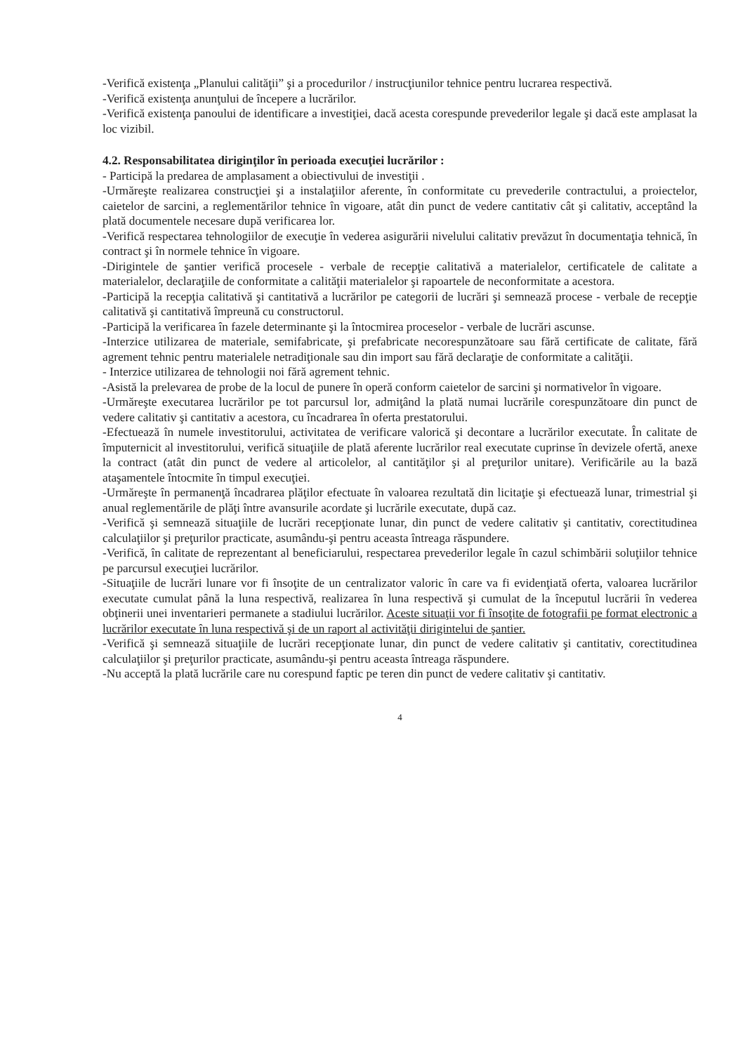-Verifică existenţa „Planului calităţii” şi a procedurilor / instrucţiunilor tehnice pentru lucrarea respectivă.
-Verifică existenţa anunţului de începere a lucrărilor.
-Verifică existenţa panoului de identificare a investiţiei, dacă acesta corespunde prevederilor legale şi dacă este amplasat la loc vizibil.
4.2. Responsabilitatea diriginţilor în perioada execuţiei lucrărilor :
- Participă la predarea de amplasament a obiectivului de investiţii .
-Urmăreşte realizarea construcţiei şi a instalaţiilor aferente, în conformitate cu prevederile contractului, a proiectelor, caietelor de sarcini, a reglementărilor tehnice în vigoare, atât din punct de vedere cantitativ cât şi calitativ, acceptând la plată documentele necesare după verificarea lor.
-Verifică respectarea tehnologiilor de execuţie în vederea asigurării nivelului calitativ prevăzut în documentaţia tehnică, în contract şi în normele tehnice în vigoare.
-Dirigintele de şantier verifică procesele - verbale de recepţie calitativă a materialelor, certificatele de calitate a materialelor, declaraţiile de conformitate a calităţii materialelor şi rapoartele de neconformitate a acestora.
-Participă la recepţia calitativă şi cantitativă a lucrărilor pe categorii de lucrări şi semnează procese - verbale de recepţie calitativă şi cantitativă împreună cu constructorul.
-Participă la verificarea în fazele determinante şi la întocmirea proceselor - verbale de lucrări ascunse.
-Interzice utilizarea de materiale, semifabricate, şi prefabricate necorespunzătoare sau fără certificate de calitate, fără agrement tehnic pentru materialele netradiţionale sau din import sau fără declaraţie de conformitate a calităţii.
- Interzice utilizarea de tehnologii noi fără agrement tehnic.
-Asistă la prelevarea de probe de la locul de punere în operă conform caietelor de sarcini şi normativelor în vigoare.
-Urmăreşte executarea lucrărilor pe tot parcursul lor, admiţând la plată numai lucrările corespunzătoare din punct de vedere calitativ şi cantitativ a acestora, cu încadrarea în oferta prestatorului.
-Efectuează în numele investitorului, activitatea de verificare valorică şi decontare a lucrărilor executate. În calitate de împuternicit al investitorului, verifică situaţiile de plată aferente lucrărilor real executate cuprinse în devizele ofertă, anexe la contract (atât din punct de vedere al articolelor, al cantităţilor şi al preţurilor unitare). Verificările au la bază ataşamentele întocmite în timpul execuţiei.
-Urmăreşte în permanenţă încadrarea plăţilor efectuate în valoarea rezultată din licitaţie şi efectuează lunar, trimestrial şi anual reglementările de plăţi între avansurile acordate şi lucrările executate, după caz.
-Verifică şi semnează situaţiile de lucrări recepţionate lunar, din punct de vedere calitativ şi cantitativ, corectitudinea calculaţiilor şi preţurilor practicate, asumându-şi pentru aceasta întreaga răspundere.
-Verifică, în calitate de reprezentant al beneficiarului, respectarea prevederilor legale în cazul schimbării soluţiilor tehnice pe parcursul execuţiei lucrărilor.
-Situaţiile de lucrări lunare vor fi însoţite de un centralizator valoric în care va fi evidenţiată oferta, valoarea lucrărilor executate cumulat până la luna respectivă, realizarea în luna respectivă şi cumulat de la începutul lucrării în vederea obţinerii unei inventarieri permanete a stadiului lucrărilor. Aceste situaţii vor fi însoţite de fotografii pe format electronic a lucrărilor executate în luna respectivă şi de un raport al activităţii dirigintelui de şantier.
-Verifică şi semnează situaţiile de lucrări recepţionate lunar, din punct de vedere calitativ şi cantitativ, corectitudinea calculaţiilor şi preţurilor practicate, asumându-şi pentru aceasta întreaga răspundere.
-Nu acceptă la plată lucrările care nu corespund faptic pe teren din punct de vedere calitativ şi cantitativ.
4